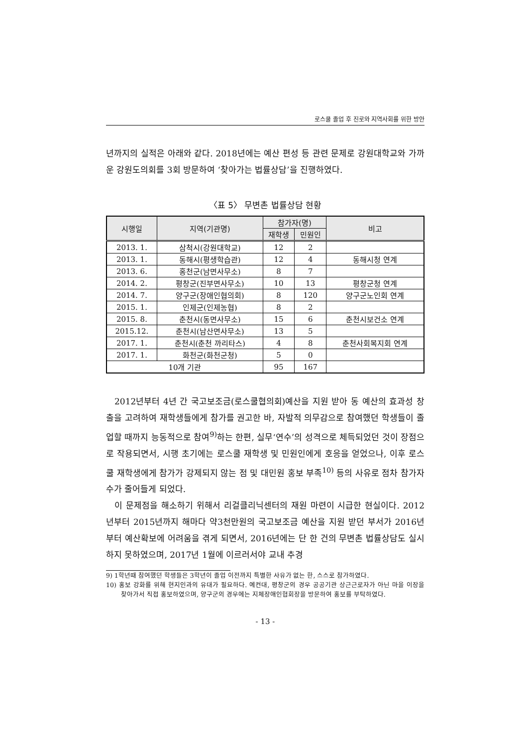로스쿨 졸업 후 진로와 지역사회를 위한 방안
년까지의 실적은 아래와 같다. 2018년에는 예산 편성 등 관련 문제로 강원대학교와 가까운 강원도의회를 3회 방문하여 ‘찾아가는 법률상담’을 진행하였다.
〈표 5〉 무변촌 법률상담 현황
| 시행일 | 지역(기관명) | 참가자(명) | | 비고 |
| --- | --- | --- | --- | --- |
| | | 재학생 | 민원인 | |
| 2013. 1. | 삼척시(강원대학교) | 12 | 2 | |
| 2013. 1. | 동해시(평생학습관) | 12 | 4 | 동해시청 연계 |
| 2013. 6. | 홍천군(남면사무소) | 8 | 7 | |
| 2014. 2. | 평창군(진부면사무소) | 10 | 13 | 평창군청 연계 |
| 2014. 7. | 양구군(장애인협의회) | 8 | 120 | 양구군노인회 연계 |
| 2015. 1. | 인제군(인제농협) | 8 | 2 | |
| 2015. 8. | 춘천시(동면사무소) | 15 | 6 | 춘천시보건소 연계 |
| 2015.12. | 춘천시(남산면사무소) | 13 | 5 | |
| 2017. 1. | 춘천시(춘천 까리타스) | 4 | 8 | 춘천사회복지회 연계 |
| 2017. 1. | 화천군(화천군청) | 5 | 0 | |
| 10개 기관 | | 95 | 167 | |
2012년부터 4년 간 국고보조금(로스쿨협의회)예산을 지원 받아 동 예산의 효과성 창출을 고려하여 재학생들에게 참가를 권고한 바, 자발적 의무감으로 참여했던 학생들이 졸업할 때까지 능동적으로 참여<sup>9)</sup>하는 한편, 실무‘연수’의 성격으로 체득되었던 것이 장점으로 작용되면서, 시행 초기에는 로스쿨 재학생 및 민원인에게 호응을 얻었으나, 이후 로스쿨 재학생에게 참가가 강제되지 않는 점 및 대민원 홍보 부족<sup>10)</sup> 등의 사유로 점차 참가자 수가 줄어들게 되었다.
이 문제점을 해소하기 위해서 리걸클리닉센터의 재원 마련이 시급한 현실이다. 2012년부터 2015년까지 해마다 약3천만원의 국고보조금 예산을 지원 받던 부서가 2016년부터 예산확보에 어려움을 겪게 되면서, 2016년에는 단 한 건의 무변촌 법률상담도 실시하지 못하였으며, 2017년 1월에 이르러서야 교내 추경
9) 1학년때 참여했던 학생들은 3학년이 졸업 이전까지 특별한 사유가 없는 한, 스스로 참가하였다.
10) 홍보 강화를 위해 현지인과의 유대가 필요하다. 예컨대, 평창군의 경우 공공기관 상근근로자가 아닌 마을 이장을 찾아가서 직접 홍보하였으며, 양구군의 경우에는 지체장애인협회장을 방문하여 홍보를 부탁하였다.
- 13 -